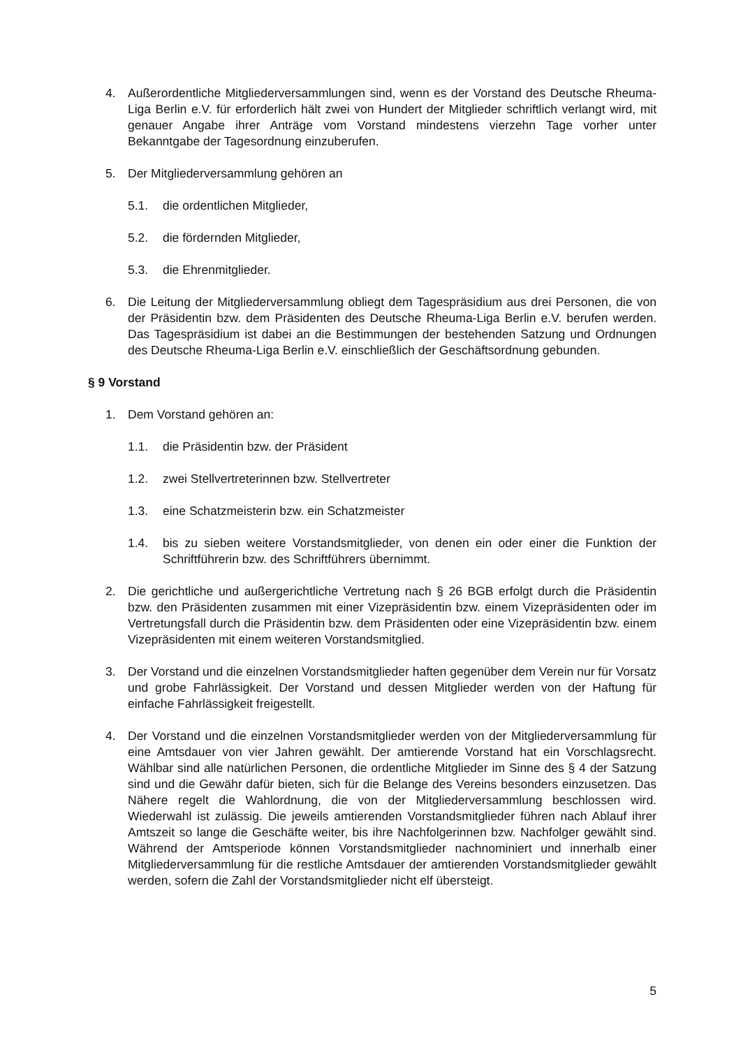4. Außerordentliche Mitgliederversammlungen sind, wenn es der Vorstand des Deutsche Rheuma-Liga Berlin e.V. für erforderlich hält zwei von Hundert der Mitglieder schriftlich verlangt wird, mit genauer Angabe ihrer Anträge vom Vorstand mindestens vierzehn Tage vorher unter Bekanntgabe der Tagesordnung einzuberufen.
5. Der Mitgliederversammlung gehören an
5.1. die ordentlichen Mitglieder,
5.2. die fördernden Mitglieder,
5.3. die Ehrenmitglieder.
6. Die Leitung der Mitgliederversammlung obliegt dem Tagespräsidium aus drei Personen, die von der Präsidentin bzw. dem Präsidenten des Deutsche Rheuma-Liga Berlin e.V. berufen werden. Das Tagespräsidium ist dabei an die Bestimmungen der bestehenden Satzung und Ordnungen des Deutsche Rheuma-Liga Berlin e.V. einschließlich der Geschäftsordnung gebunden.
§ 9 Vorstand
1. Dem Vorstand gehören an:
1.1. die Präsidentin bzw. der Präsident
1.2. zwei Stellvertreterinnen bzw. Stellvertreter
1.3. eine Schatzmeisterin bzw. ein Schatzmeister
1.4. bis zu sieben weitere Vorstandsmitglieder, von denen ein oder einer die Funktion der Schriftführerin bzw. des Schriftführers übernimmt.
2. Die gerichtliche und außergerichtliche Vertretung nach § 26 BGB erfolgt durch die Präsidentin bzw. den Präsidenten zusammen mit einer Vizepräsidentin bzw. einem Vizepräsidenten oder im Vertretungsfall durch die Präsidentin bzw. dem Präsidenten oder eine Vizepräsidentin bzw. einem Vizepräsidenten mit einem weiteren Vorstandsmitglied.
3. Der Vorstand und die einzelnen Vorstandsmitglieder haften gegenüber dem Verein nur für Vorsatz und grobe Fahrlässigkeit. Der Vorstand und dessen Mitglieder werden von der Haftung für einfache Fahrlässigkeit freigestellt.
4. Der Vorstand und die einzelnen Vorstandsmitglieder werden von der Mitgliederversammlung für eine Amtsdauer von vier Jahren gewählt. Der amtierende Vorstand hat ein Vorschlagsrecht. Wählbar sind alle natürlichen Personen, die ordentliche Mitglieder im Sinne des § 4 der Satzung sind und die Gewähr dafür bieten, sich für die Belange des Vereins besonders einzusetzen. Das Nähere regelt die Wahlordnung, die von der Mitgliederversammlung beschlossen wird. Wiederwahl ist zulässig. Die jeweils amtierenden Vorstandsmitglieder führen nach Ablauf ihrer Amtszeit so lange die Geschäfte weiter, bis ihre Nachfolgerinnen bzw. Nachfolger gewählt sind. Während der Amtsperiode können Vorstandsmitglieder nachnominiert und innerhalb einer Mitgliederversammlung für die restliche Amtsdauer der amtierenden Vorstandsmitglieder gewählt werden, sofern die Zahl der Vorstandsmitglieder nicht elf übersteigt.
5